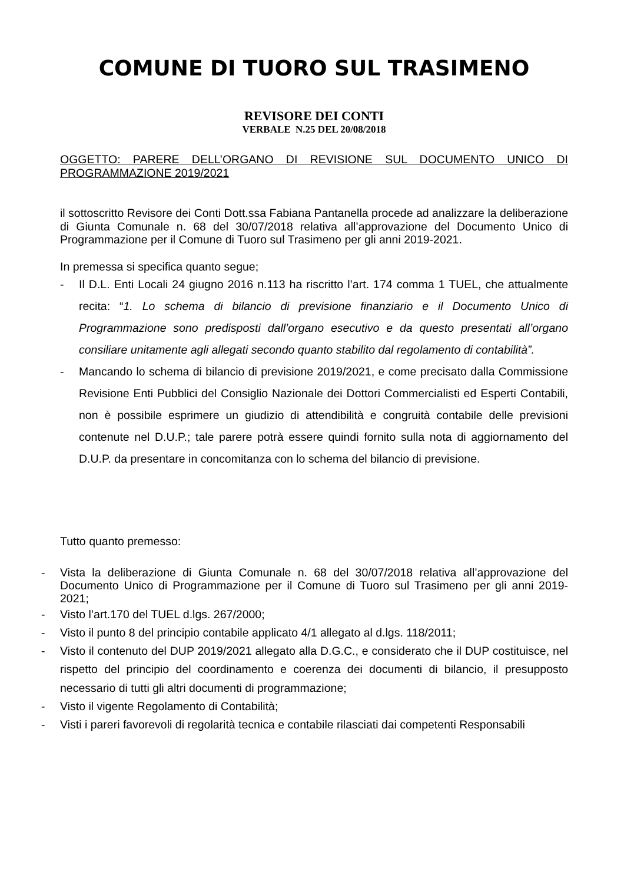COMUNE DI TUORO SUL TRASIMENO
REVISORE DEI CONTI
VERBALE N.25 DEL 20/08/2018
OGGETTO: PARERE DELL’ORGANO DI REVISIONE SUL DOCUMENTO UNICO DI PROGRAMMAZIONE 2019/2021
il sottoscritto Revisore dei Conti Dott.ssa Fabiana Pantanella procede ad analizzare la deliberazione di Giunta Comunale n. 68 del 30/07/2018 relativa all’approvazione del Documento Unico di Programmazione per il Comune di Tuoro sul Trasimeno per gli anni 2019-2021.
In premessa si specifica quanto segue;
- Il D.L. Enti Locali 24 giugno 2016 n.113 ha riscritto l’art. 174 comma 1 TUEL, che attualmente recita: “1. Lo schema di bilancio di previsione finanziario e il Documento Unico di Programmazione sono predisposti dall’organo esecutivo e da questo presentati all’organo consiliare unitamente agli allegati secondo quanto stabilito dal regolamento di contabilità”.
- Mancando lo schema di bilancio di previsione 2019/2021, e come precisato dalla Commissione Revisione Enti Pubblici del Consiglio Nazionale dei Dottori Commercialisti ed Esperti Contabili, non è possibile esprimere un giudizio di attendibilità e congruità contabile delle previsioni contenute nel D.U.P.; tale parere potrà essere quindi fornito sulla nota di aggiornamento del D.U.P. da presentare in concomitanza con lo schema del bilancio di previsione.
Tutto quanto premesso:
- Vista la deliberazione di Giunta Comunale n. 68 del 30/07/2018 relativa all’approvazione del Documento Unico di Programmazione per il Comune di Tuoro sul Trasimeno per gli anni 2019-2021;
- Visto l’art.170 del TUEL d.lgs. 267/2000;
- Visto il punto 8 del principio contabile applicato 4/1 allegato al d.lgs. 118/2011;
- Visto il contenuto del DUP 2019/2021 allegato alla D.G.C., e considerato che il DUP costituisce, nel rispetto del principio del coordinamento e coerenza dei documenti di bilancio, il presupposto necessario di tutti gli altri documenti di programmazione;
- Visto il vigente Regolamento di Contabilità;
- Visti i pareri favorevoli di regolarità tecnica e contabile rilasciati dai competenti Responsabili